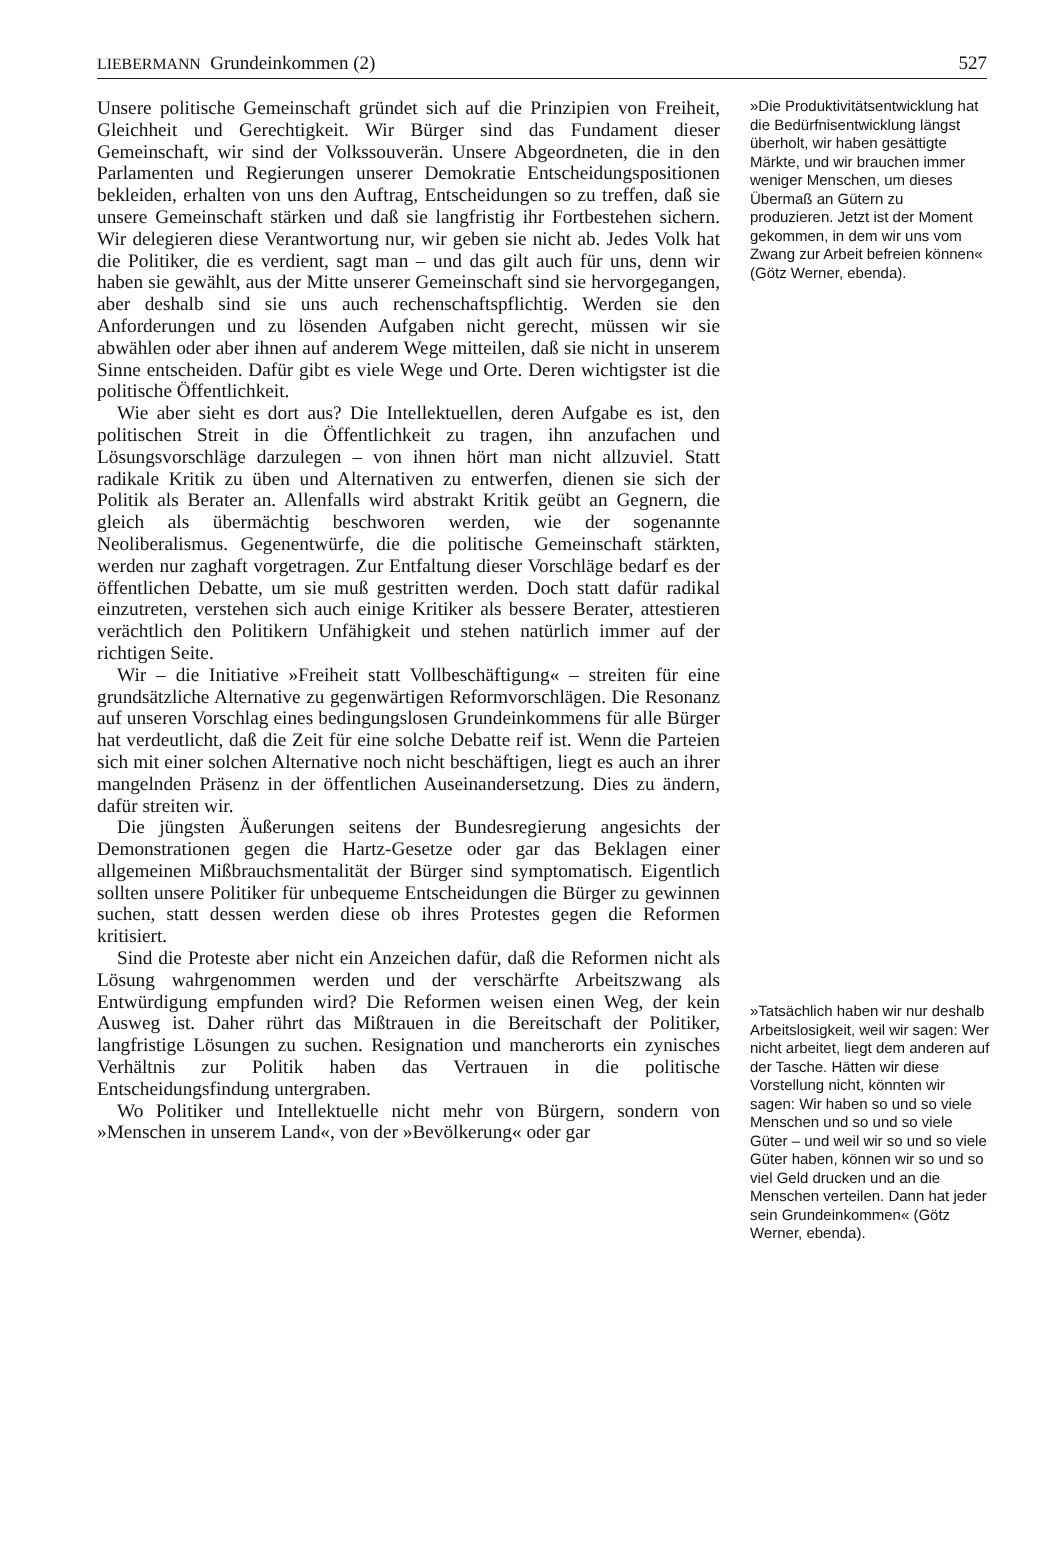LIEBERMANN Grundeinkommen (2) 527
Unsere politische Gemeinschaft gründet sich auf die Prinzipien von Freiheit, Gleichheit und Gerechtigkeit. Wir Bürger sind das Fundament dieser Gemeinschaft, wir sind der Volkssouverän. Unsere Abgeordneten, die in den Parlamenten und Regierungen unserer Demokratie Entscheidungspositionen bekleiden, erhalten von uns den Auftrag, Entscheidungen so zu treffen, daß sie unsere Gemeinschaft stärken und daß sie langfristig ihr Fortbestehen sichern. Wir delegieren diese Verantwortung nur, wir geben sie nicht ab. Jedes Volk hat die Politiker, die es verdient, sagt man – und das gilt auch für uns, denn wir haben sie gewählt, aus der Mitte unserer Gemeinschaft sind sie hervorgegangen, aber deshalb sind sie uns auch rechenschaftspflichtig. Werden sie den Anforderungen und zu lösenden Aufgaben nicht gerecht, müssen wir sie abwählen oder aber ihnen auf anderem Wege mitteilen, daß sie nicht in unserem Sinne entscheiden. Dafür gibt es viele Wege und Orte. Deren wichtigster ist die politische Öffentlichkeit.
Wie aber sieht es dort aus? Die Intellektuellen, deren Aufgabe es ist, den politischen Streit in die Öffentlichkeit zu tragen, ihn anzufachen und Lösungsvorschläge darzulegen – von ihnen hört man nicht allzuviel. Statt radikale Kritik zu üben und Alternativen zu entwerfen, dienen sie sich der Politik als Berater an. Allenfalls wird abstrakt Kritik geübt an Gegnern, die gleich als übermächtig beschworen werden, wie der sogenannte Neoliberalismus. Gegenentwürfe, die die politische Gemeinschaft stärkten, werden nur zaghaft vorgetragen. Zur Entfaltung dieser Vorschläge bedarf es der öffentlichen Debatte, um sie muß gestritten werden. Doch statt dafür radikal einzutreten, verstehen sich auch einige Kritiker als bessere Berater, attestieren verächtlich den Politikern Unfähigkeit und stehen natürlich immer auf der richtigen Seite.
Wir – die Initiative »Freiheit statt Vollbeschäftigung« – streiten für eine grundsätzliche Alternative zu gegenwärtigen Reformvorschlägen. Die Resonanz auf unseren Vorschlag eines bedingungslosen Grundeinkommens für alle Bürger hat verdeutlicht, daß die Zeit für eine solche Debatte reif ist. Wenn die Parteien sich mit einer solchen Alternative noch nicht beschäftigen, liegt es auch an ihrer mangelnden Präsenz in der öffentlichen Auseinandersetzung. Dies zu ändern, dafür streiten wir.
Die jüngsten Äußerungen seitens der Bundesregierung angesichts der Demonstrationen gegen die Hartz-Gesetze oder gar das Beklagen einer allgemeinen Mißbrauchsmentalität der Bürger sind symptomatisch. Eigentlich sollten unsere Politiker für unbequeme Entscheidungen die Bürger zu gewinnen suchen, statt dessen werden diese ob ihres Protestes gegen die Reformen kritisiert.
Sind die Proteste aber nicht ein Anzeichen dafür, daß die Reformen nicht als Lösung wahrgenommen werden und der verschärfte Arbeitszwang als Entwürdigung empfunden wird? Die Reformen weisen einen Weg, der kein Ausweg ist. Daher rührt das Mißtrauen in die Bereitschaft der Politiker, langfristige Lösungen zu suchen. Resignation und mancherorts ein zynisches Verhältnis zur Politik haben das Vertrauen in die politische Entscheidungsfindung untergraben.
Wo Politiker und Intellektuelle nicht mehr von Bürgern, sondern von »Menschen in unserem Land«, von der »Bevölkerung« oder gar
»Die Produktivitätsentwicklung hat die Bedürfnisentwicklung längst überholt, wir haben gesättigte Märkte, und wir brauchen immer weniger Menschen, um dieses Übermaß an Gütern zu produzieren. Jetzt ist der Moment gekommen, in dem wir uns vom Zwang zur Arbeit befreien können« (Götz Werner, ebenda).
»Tatsächlich haben wir nur deshalb Arbeitslosigkeit, weil wir sagen: Wer nicht arbeitet, liegt dem anderen auf der Tasche. Hätten wir diese Vorstellung nicht, könnten wir sagen: Wir haben so und so viele Menschen und so und so viele Güter – und weil wir so und so viele Güter haben, können wir so und so viel Geld drucken und an die Menschen verteilen. Dann hat jeder sein Grundeinkommen« (Götz Werner, ebenda).